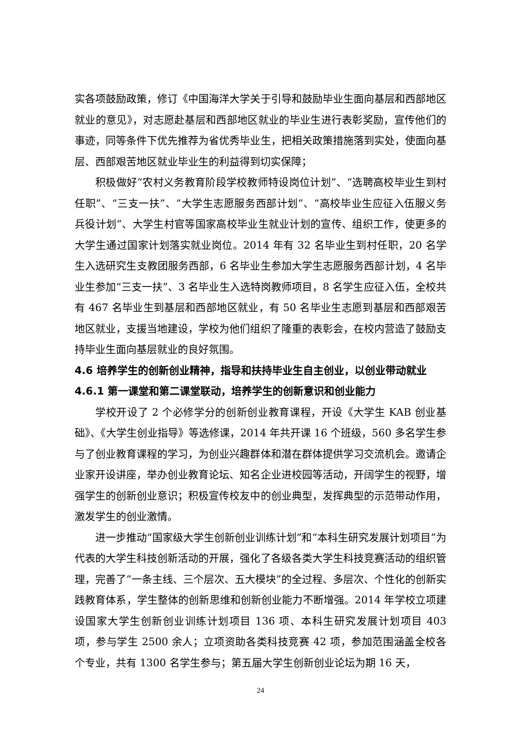实各项鼓励政策，修订《中国海洋大学关于引导和鼓励毕业生面向基层和西部地区就业的意见》，对志愿赴基层和西部地区就业的毕业生进行表彰奖励，宣传他们的事迹，同等条件下优先推荐为省优秀毕业生，把相关政策措施落到实处，使面向基层、西部艰苦地区就业毕业生的利益得到切实保障；
积极做好“农村义务教育阶段学校教师特设岗位计划”、“选聘高校毕业生到村任职”、“三支一扶”、“大学生志愿服务西部计划”、“高校毕业生应征入伍服义务兵役计划”、大学生村官等国家高校毕业生就业计划的宣传、组织工作，使更多的大学生通过国家计划落实就业岗位。2014 年有 32 名毕业生到村任职，20 名学生入选研究生支教团服务西部，6 名毕业生参加大学生志愿服务西部计划，4 名毕业生参加“三支一扶”、3 名毕业生入选特岗教师项目，8 名学生应征入伍，全校共有 467 名毕业生到基层和西部地区就业，有 50 名毕业生志愿到基层和西部艰苦地区就业，支援当地建设，学校为他们组织了隆重的表彰会，在校内营造了鼓励支持毕业生面向基层就业的良好氛围。
4.6 培养学生的创新创业精神，指导和扶持毕业生自主创业，以创业带动就业
4.6.1 第一课堂和第二课堂联动，培养学生的创新意识和创业能力
学校开设了 2 个必修学分的创新创业教育课程，开设《大学生 KAB 创业基础》、《大学生创业指导》等选修课，2014 年共开课 16 个班级，560 多名学生参与了创业教育课程的学习，为创业兴趣群体和潜在群体提供学习交流机会。邀请企业家开设讲座，举办创业教育论坛、知名企业进校园等活动，开阔学生的视野，增强学生的创新创业意识；积极宣传校友中的创业典型，发挥典型的示范带动作用，激发学生的创业激情。
进一步推动“国家级大学生创新创业训练计划”和“本科生研究发展计划项目”为代表的大学生科技创新活动的开展，强化了各级各类大学生科技竞赛活动的组织管理，完善了“一条主线、三个层次、五大模块”的全过程、多层次、个性化的创新实践教育体系，学生整体的创新思维和创新创业能力不断增强。2014 年学校立项建设国家大学生创新创业训练计划项目 136 项、本科生研究发展计划项目 403 项，参与学生 2500 余人；立项资助各类科技竞赛 42 项，参加范围涵盖全校各个专业，共有 1300 名学生参与；第五届大学生创新创业论坛为期 16 天，
24